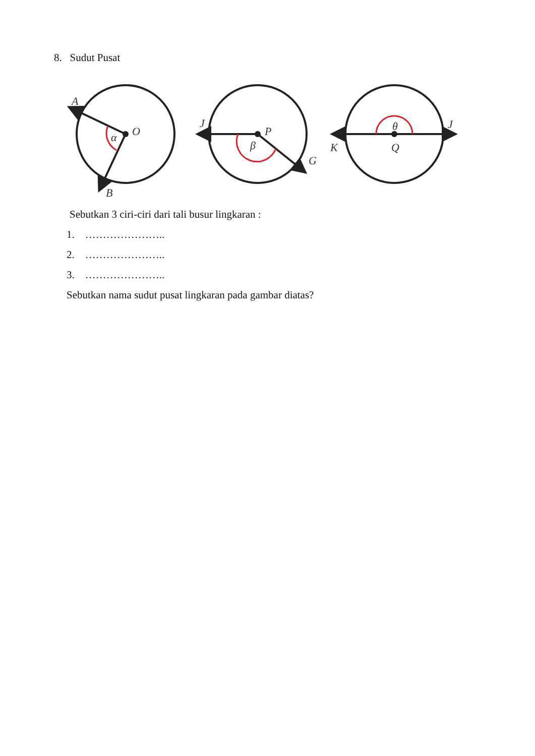8. Sudut Pusat
A
O
α
B
J
P
β
G
K
θ
Q
J
Sebutkan 3 ciri-ciri dari tali busur lingkaran :
1. …………………..
2. …………………..
3. …………………..
Sebutkan nama sudut pusat lingkaran pada gambar diatas?